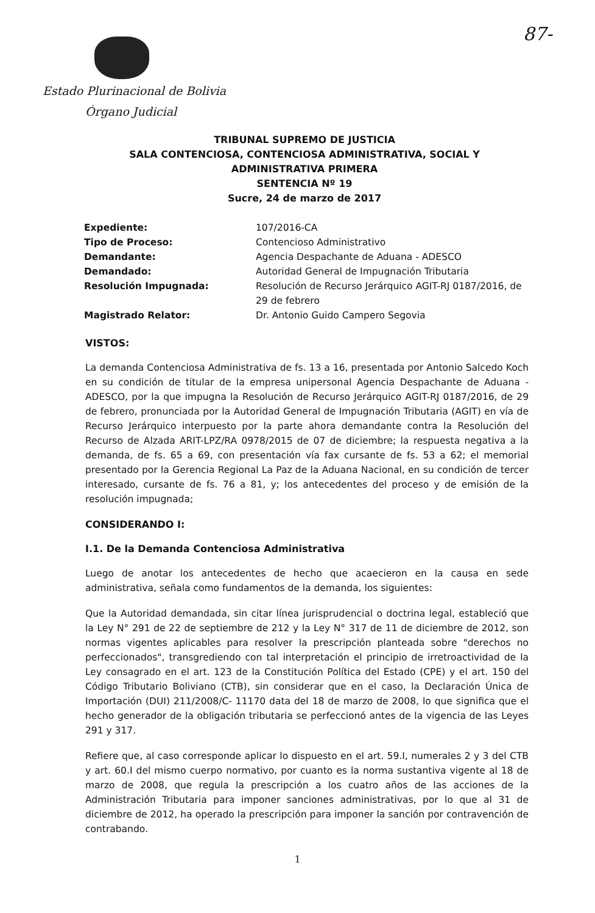87-
Estado Plurinacional de Bolivia
Órgano Judicial
TRIBUNAL SUPREMO DE JUSTICIA
SALA CONTENCIOSA, CONTENCIOSA ADMINISTRATIVA, SOCIAL Y ADMINISTRATIVA PRIMERA
SENTENCIA Nº 19
Sucre, 24 de marzo de 2017
| Expediente: | 107/2016-CA |
| Tipo de Proceso: | Contencioso Administrativo |
| Demandante: | Agencia Despachante de Aduana - ADESCO |
| Demandado: | Autoridad General de Impugnación Tributaria |
| Resolución Impugnada: | Resolución de Recurso Jerárquico AGIT-RJ 0187/2016, de 29 de febrero |
| Magistrado Relator: | Dr. Antonio Guido Campero Segovia |
VISTOS:
La demanda Contenciosa Administrativa de fs. 13 a 16, presentada por Antonio Salcedo Koch en su condición de titular de la empresa unipersonal Agencia Despachante de Aduana - ADESCO, por la que impugna la Resolución de Recurso Jerárquico AGIT-RJ 0187/2016, de 29 de febrero, pronunciada por la Autoridad General de Impugnación Tributaria (AGIT) en vía de Recurso Jerárquico interpuesto por la parte ahora demandante contra la Resolución del Recurso de Alzada ARIT-LPZ/RA 0978/2015 de 07 de diciembre; la respuesta negativa a la demanda, de fs. 65 a 69, con presentación vía fax cursante de fs. 53 a 62; el memorial presentado por la Gerencia Regional La Paz de la Aduana Nacional, en su condición de tercer interesado, cursante de fs. 76 a 81, y; los antecedentes del proceso y de emisión de la resolución impugnada;
CONSIDERANDO I:
I.1. De la Demanda Contenciosa Administrativa
Luego de anotar los antecedentes de hecho que acaecieron en la causa en sede administrativa, señala como fundamentos de la demanda, los siguientes:
Que la Autoridad demandada, sin citar línea jurisprudencial o doctrina legal, estableció que la Ley N° 291 de 22 de septiembre de 212 y la Ley N° 317 de 11 de diciembre de 2012, son normas vigentes aplicables para resolver la prescripción planteada sobre "derechos no perfeccionados", transgrediendo con tal interpretación el principio de irretroactividad de la Ley consagrado en el art. 123 de la Constitución Política del Estado (CPE) y el art. 150 del Código Tributario Boliviano (CTB), sin considerar que en el caso, la Declaración Única de Importación (DUI) 211/2008/C- 11170 data del 18 de marzo de 2008, lo que significa que el hecho generador de la obligación tributaria se perfeccionó antes de la vigencia de las Leyes 291 y 317.
Refiere que, al caso corresponde aplicar lo dispuesto en el art. 59.I, numerales 2 y 3 del CTB y art. 60.I del mismo cuerpo normativo, por cuanto es la norma sustantiva vigente al 18 de marzo de 2008, que regula la prescripción a los cuatro años de las acciones de la Administración Tributaria para imponer sanciones administrativas, por lo que al 31 de diciembre de 2012, ha operado la prescripción para imponer la sanción por contravención de contrabando.
1